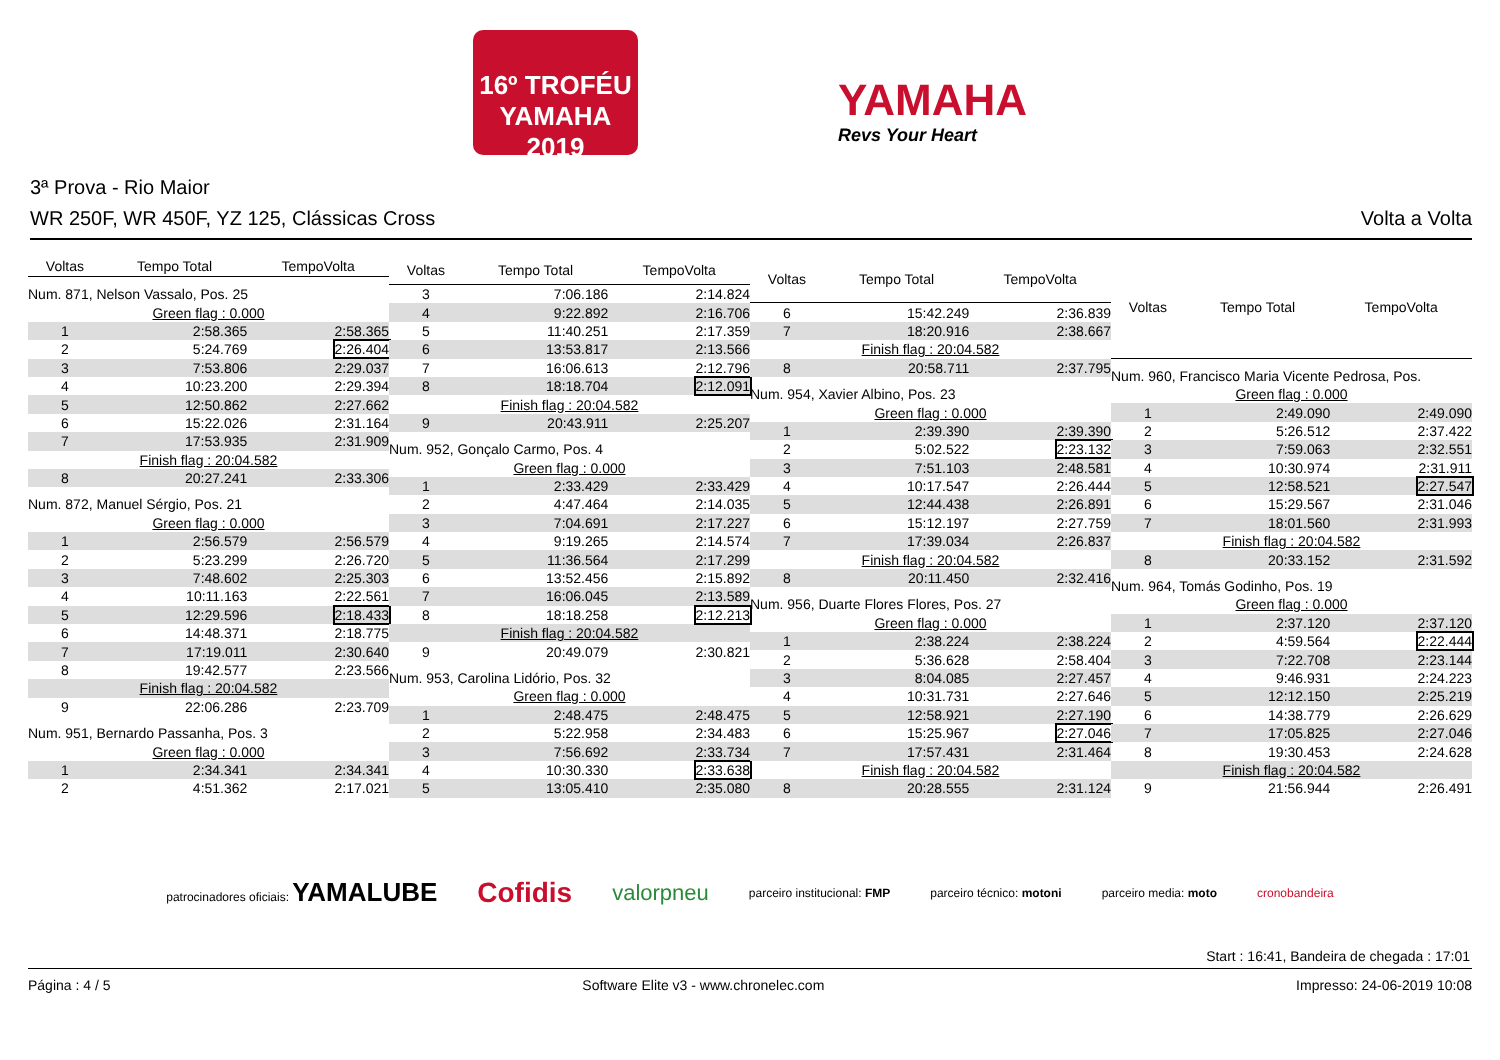16º TROFÉU YAMAHA 2019
YAMAHA
Revs Your Heart
3ª Prova - Rio Maior
WR 250F, WR 450F, YZ 125, Clássicas Cross Volta a Volta
| Voltas | Tempo Total | TempoVolta |
| --- | --- | --- |
| Num. 871, Nelson Vassalo, Pos. 25 | | |
| Green flag : 0.000 | | |
| 1 | 2:58.365 | 2:58.365 |
| 2 | 5:24.769 | 2:26.404 |
| 3 | 7:53.806 | 2:29.037 |
| 4 | 10:23.200 | 2:29.394 |
| 5 | 12:50.862 | 2:27.662 |
| 6 | 15:22.026 | 2:31.164 |
| 7 | 17:53.935 | 2:31.909 |
| Finish flag : 20:04.582 | | |
| 8 | 20:27.241 | 2:33.306 |
| Num. 872, Manuel Sérgio, Pos. 21 | | |
| Green flag : 0.000 | | |
| 1 | 2:56.579 | 2:56.579 |
| 2 | 5:23.299 | 2:26.720 |
| 3 | 7:48.602 | 2:25.303 |
| 4 | 10:11.163 | 2:22.561 |
| 5 | 12:29.596 | 2:18.433 |
| 6 | 14:48.371 | 2:18.775 |
| 7 | 17:19.011 | 2:30.640 |
| 8 | 19:42.577 | 2:23.566 |
| Finish flag : 20:04.582 | | |
| 9 | 22:06.286 | 2:23.709 |
| Num. 951, Bernardo Passanha, Pos. 3 | | |
| Green flag : 0.000 | | |
| 1 | 2:34.341 | 2:34.341 |
| 2 | 4:51.362 | 2:17.021 |
| Voltas | Tempo Total | TempoVolta |
| --- | --- | --- |
| 3 | 7:06.186 | 2:14.824 |
| 4 | 9:22.892 | 2:16.706 |
| 5 | 11:40.251 | 2:17.359 |
| 6 | 13:53.817 | 2:13.566 |
| 7 | 16:06.613 | 2:12.796 |
| 8 | 18:18.704 | 2:12.091 |
| Finish flag : 20:04.582 | | |
| 9 | 20:43.911 | 2:25.207 |
| Num. 952, Gonçalo Carmo, Pos. 4 | | |
| Green flag : 0.000 | | |
| 1 | 2:33.429 | 2:33.429 |
| 2 | 4:47.464 | 2:14.035 |
| 3 | 7:04.691 | 2:17.227 |
| 4 | 9:19.265 | 2:14.574 |
| 5 | 11:36.564 | 2:17.299 |
| 6 | 13:52.456 | 2:15.892 |
| 7 | 16:06.045 | 2:13.589 |
| 8 | 18:18.258 | 2:12.213 |
| Finish flag : 20:04.582 | | |
| 9 | 20:49.079 | 2:30.821 |
| Num. 953, Carolina Lidório, Pos. 32 | | |
| Green flag : 0.000 | | |
| 1 | 2:48.475 | 2:48.475 |
| 2 | 5:22.958 | 2:34.483 |
| 3 | 7:56.692 | 2:33.734 |
| 4 | 10:30.330 | 2:33.638 |
| 5 | 13:05.410 | 2:35.080 |
| Voltas | Tempo Total | TempoVolta |
| --- | --- | --- |
| 6 | 15:42.249 | 2:36.839 |
| 7 | 18:20.916 | 2:38.667 |
| Finish flag : 20:04.582 | | |
| 8 | 20:58.711 | 2:37.795 |
| Num. 954, Xavier Albino, Pos. 23 | | |
| Green flag : 0.000 | | |
| 1 | 2:39.390 | 2:39.390 |
| 2 | 5:02.522 | 2:23.132 |
| 3 | 7:51.103 | 2:48.581 |
| 4 | 10:17.547 | 2:26.444 |
| 5 | 12:44.438 | 2:26.891 |
| 6 | 15:12.197 | 2:27.759 |
| 7 | 17:39.034 | 2:26.837 |
| Finish flag : 20:04.582 | | |
| 8 | 20:11.450 | 2:32.416 |
| Num. 956, Duarte Flores Flores, Pos. 27 | | |
| Green flag : 0.000 | | |
| 1 | 2:38.224 | 2:38.224 |
| 2 | 5:36.628 | 2:58.404 |
| 3 | 8:04.085 | 2:27.457 |
| 4 | 10:31.731 | 2:27.646 |
| 5 | 12:58.921 | 2:27.190 |
| 6 | 15:25.967 | 2:27.046 |
| 7 | 17:57.431 | 2:31.464 |
| Finish flag : 20:04.582 | | |
| 8 | 20:28.555 | 2:31.124 |
| Voltas | Tempo Total | TempoVolta |
| --- | --- | --- |
| Num. 960, Francisco Maria Vicente Pedrosa, Pos. | | |
| Green flag : 0.000 | | |
| 1 | 2:49.090 | 2:49.090 |
| 2 | 5:26.512 | 2:37.422 |
| 3 | 7:59.063 | 2:32.551 |
| 4 | 10:30.974 | 2:31.911 |
| 5 | 12:58.521 | 2:27.547 |
| 6 | 15:29.567 | 2:31.046 |
| 7 | 18:01.560 | 2:31.993 |
| Finish flag : 20:04.582 | | |
| 8 | 20:33.152 | 2:31.592 |
| Num. 964, Tomás Godinho, Pos. 19 | | |
| Green flag : 0.000 | | |
| 1 | 2:37.120 | 2:37.120 |
| 2 | 4:59.564 | 2:22.444 |
| 3 | 7:22.708 | 2:23.144 |
| 4 | 9:46.931 | 2:24.223 |
| 5 | 12:12.150 | 2:25.219 |
| 6 | 14:38.779 | 2:26.629 |
| 7 | 17:05.825 | 2:27.046 |
| 8 | 19:30.453 | 2:24.628 |
| Finish flag : 20:04.582 | | |
| 9 | 21:56.944 | 2:26.491 |
patrocinadores oficiais: YAMALUBE Cofidis valorpneu parceiro institucional: FMP parceiro técnico: motoni parceiro media: moto cronobandeira
Start : 16:41, Bandeira de chegada : 17:01
Página : 4 / 5 Software Elite v3 - www.chronelec.com Impresso: 24-06-2019 10:08